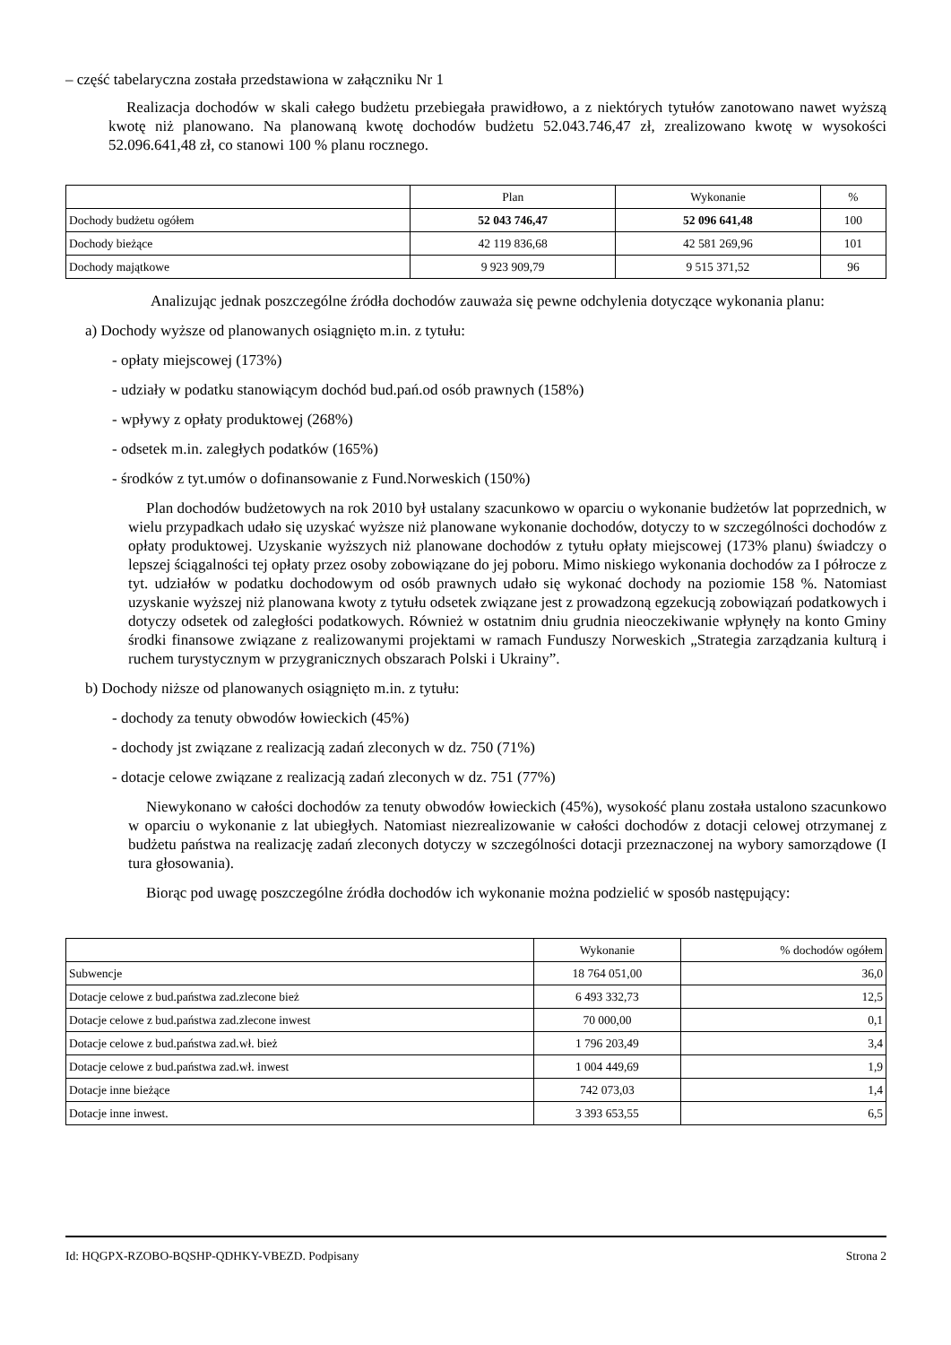– część tabelaryczna została przedstawiona w załączniku Nr 1
Realizacja dochodów w skali całego budżetu przebiegała prawidłowo, a z niektórych tytułów zanotowano nawet wyższą kwotę niż planowano. Na planowaną kwotę dochodów budżetu 52.043.746,47 zł, zrealizowano kwotę w wysokości 52.096.641,48 zł, co stanowi 100 % planu rocznego.
| | Plan | Wykonanie | % |
| Dochody budżetu ogółem | 52 043 746,47 | 52 096 641,48 | 100 |
| Dochody bieżące | 42 119 836,68 | 42 581 269,96 | 101 |
| Dochody majątkowe | 9 923 909,79 | 9 515 371,52 | 96 |
Analizując jednak poszczególne źródła dochodów zauważa się pewne odchylenia dotyczące wykonania planu:
a) Dochody wyższe od planowanych osiągnięto m.in. z tytułu:
- opłaty miejscowej (173%)
- udziały w podatku stanowiącym dochód bud.pań.od osób prawnych (158%)
- wpływy z opłaty produktowej (268%)
- odsetek m.in. zaległych podatków (165%)
- środków z tyt.umów o dofinansowanie z Fund.Norweskich (150%)
Plan dochodów budżetowych na rok 2010 był ustalany szacunkowo w oparciu o wykonanie budżetów lat poprzednich, w wielu przypadkach udało się uzyskać wyższe niż planowane wykonanie dochodów, dotyczy to w szczególności dochodów z opłaty produktowej. Uzyskanie wyższych niż planowane dochodów z tytułu opłaty miejscowej (173% planu) świadczy o lepszej ściągalności tej opłaty przez osoby zobowiązane do jej poboru. Mimo niskiego wykonania dochodów za I półrocze z tyt. udziałów w podatku dochodowym od osób prawnych udało się wykonać dochody na poziomie 158 %. Natomiast uzyskanie wyższej niż planowana kwoty z tytułu odsetek związane jest z prowadzoną egzekucją zobowiązań podatkowych i dotyczy odsetek od zaległości podatkowych. Również w ostatnim dniu grudnia nieoczekiwanie wpłynęły na konto Gminy środki finansowe związane z realizowanymi projektami w ramach Funduszy Norweskich „Strategia zarządzania kulturą i ruchem turystycznym w przygranicznych obszarach Polski i Ukrainy”.
b) Dochody niższe od planowanych osiągnięto m.in. z tytułu:
- dochody za tenuty obwodów łowieckich (45%)
- dochody jst związane z realizacją zadań zleconych w dz. 750 (71%)
- dotacje celowe związane z realizacją zadań zleconych w dz. 751 (77%)
Niewykonano w całości dochodów za tenuty obwodów łowieckich (45%), wysokość planu została ustalono szacunkowo w oparciu o wykonanie z lat ubiegłych. Natomiast niezrealizowanie w całości dochodów z dotacji celowej otrzymanej z budżetu państwa na realizację zadań zleconych dotyczy w szczególności dotacji przeznaczonej na wybory samorządowe (I tura głosowania).
Biorąc pod uwagę poszczególne źródła dochodów ich wykonanie można podzielić w sposób następujący:
| | Wykonanie | % dochodów ogółem |
| Subwencje | 18 764 051,00 | 36,0 |
| Dotacje celowe z bud.państwa zad.zlecone bież | 6 493 332,73 | 12,5 |
| Dotacje celowe z bud.państwa zad.zlecone inwest | 70 000,00 | 0,1 |
| Dotacje celowe z bud.państwa zad.wł. bież | 1 796 203,49 | 3,4 |
| Dotacje celowe z bud.państwa zad.wł. inwest | 1 004 449,69 | 1,9 |
| Dotacje inne bieżące | 742 073,03 | 1,4 |
| Dotacje inne inwest. | 3 393 653,55 | 6,5 |
Id: HQGPX-RZOBO-BQSHP-QDHKY-VBEZD. Podpisany Strona 2